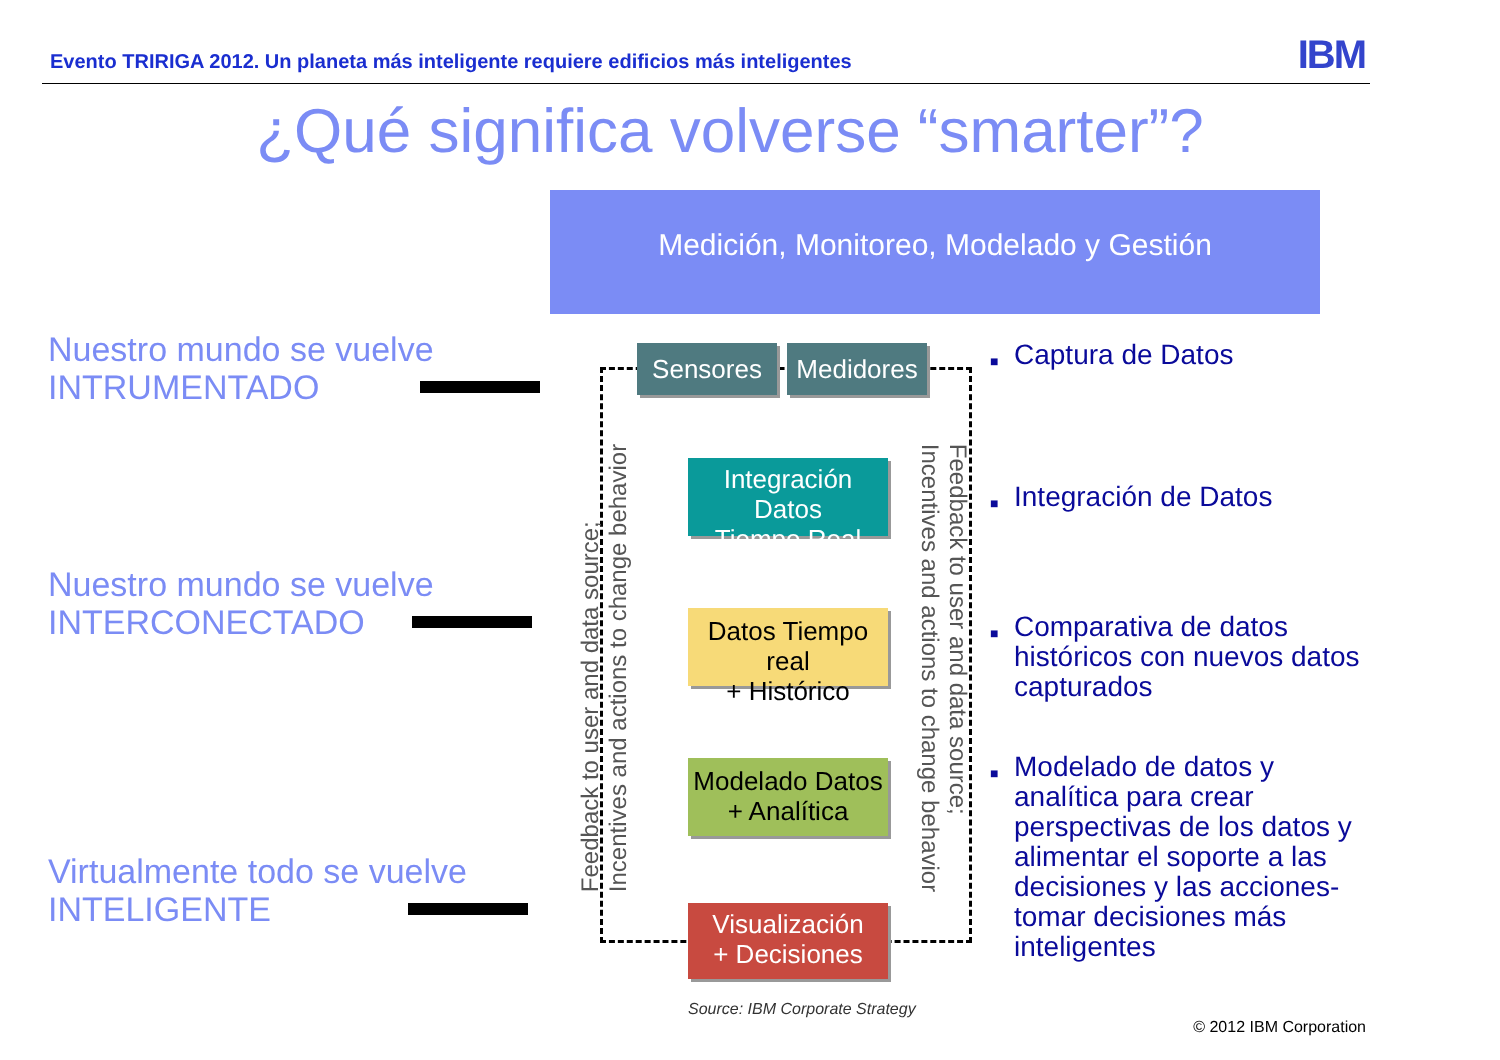Evento TRIRIGA 2012. Un planeta más inteligente requiere edificios más inteligentes
IBM
¿Qué significa volverse “smarter”?
Medición, Monitoreo, Modelado y Gestión
Nuestro mundo se vuelve
INTRUMENTADO
Nuestro mundo se vuelve
INTERCONECTADO
Virtualmente todo se vuelve
INTELIGENTE
Sensores
Medidores
Integración Datos
Tiempo Real
Datos Tiempo real
+ Histórico
Modelado Datos
+ Analítica
Visualización
+ Decisiones
Feedback to user and data source;
Incentives and actions to change behavior
Feedback to user and data source;
Incentives and actions to change behavior
■ Captura de Datos
■ Integración de Datos
■ Comparativa de datos históricos con nuevos datos capturados
■ Modelado de datos y analítica para crear perspectivas de los datos y alimentar el soporte a las decisiones y las acciones- tomar decisiones más inteligentes
Source: IBM Corporate Strategy
© 2012 IBM Corporation